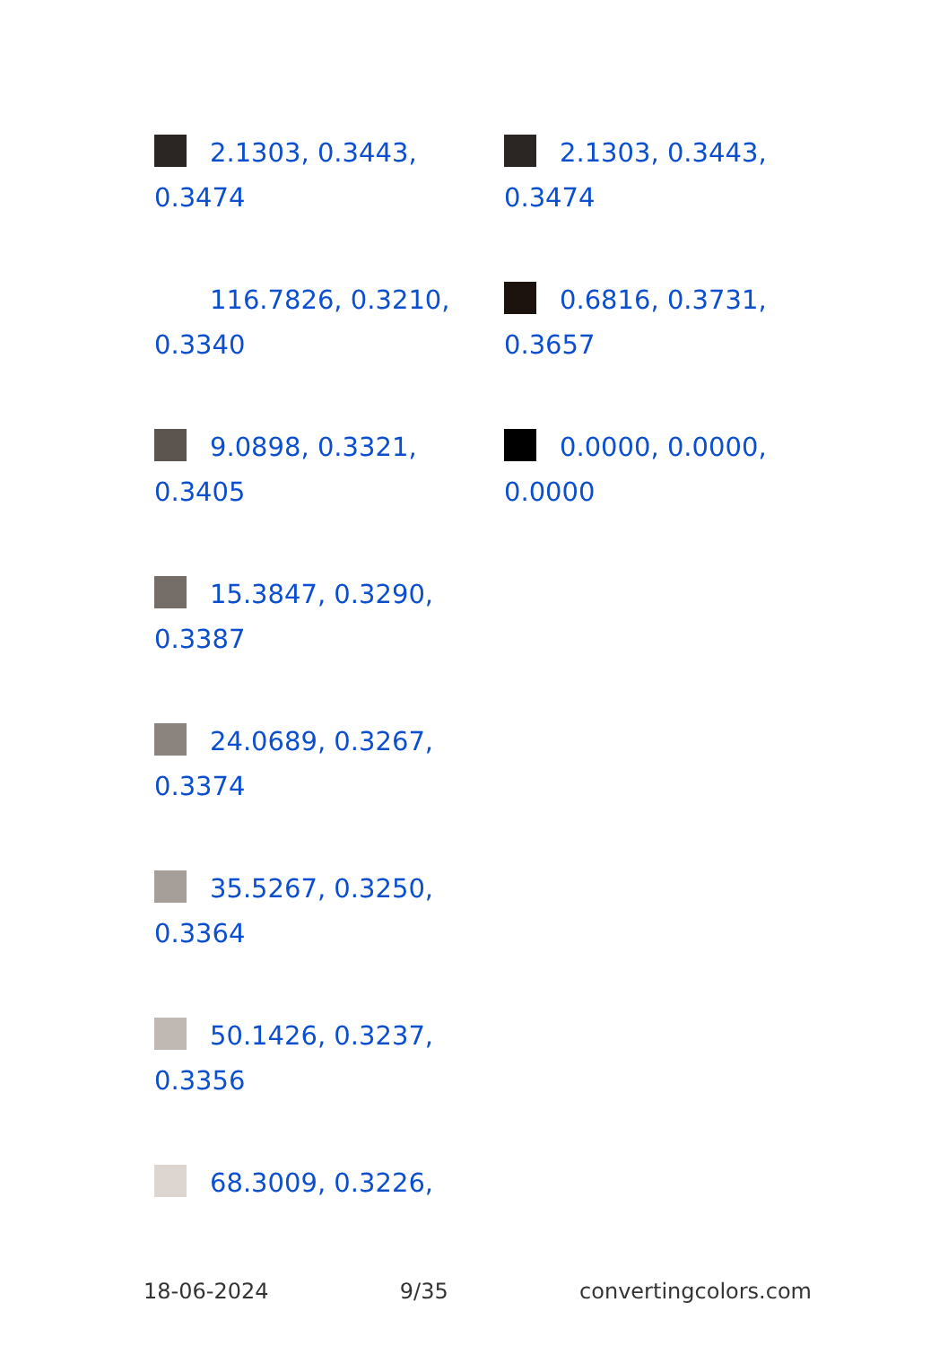2.1303, 0.3443,
0.3474
116.7826, 0.3210,
0.3340
9.0898, 0.3321,
0.3405
15.3847, 0.3290,
0.3387
24.0689, 0.3267,
0.3374
35.5267, 0.3250,
0.3364
50.1426, 0.3237,
0.3356
68.3009, 0.3226,
2.1303, 0.3443,
0.3474
0.6816, 0.3731,
0.3657
0.0000, 0.0000,
0.0000
18-06-2024 9/35 convertingcolors.com